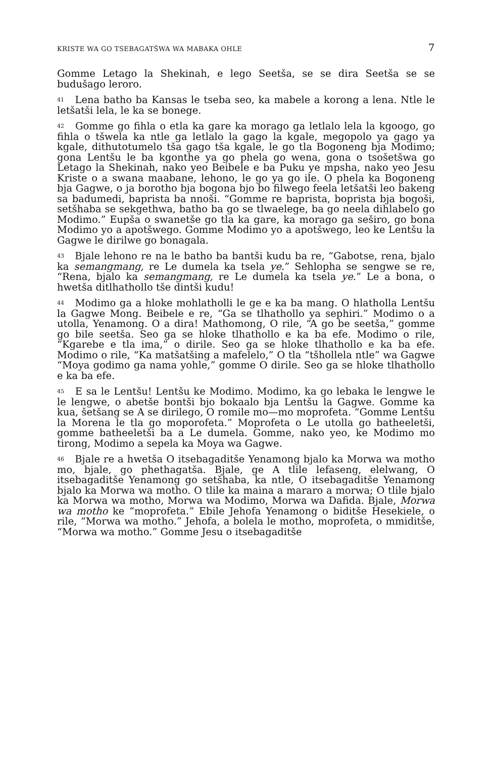KRISTE WA GO TSEBAGATŠWA WA MABAKA OHLE 7
Gomme Letago la Shekinah, e lego Seetša, se se dira Seetša se se budušago leroro.
<sup>41</sup> Lena batho ba Kansas le tseba seo, ka mabele a korong a lena. Ntle le letšatši lela, le ka se bonege.
<sup>42</sup> Gomme go fihla o etla ka gare ka morago ga letlalo lela la kgoogo, go fihla o tšwela ka ntle ga letlalo la gago la kgale, megopolo ya gago ya kgale, dithutotumelo tša gago tša kgale, le go tla Bogoneng bja Modimo; gona Lentšu le ba kgonthe ya go phela go wena, gona o tsošetšwa go Letago la Shekinah, nako yeo Beibele e ba Puku ye mpsha, nako yeo Jesu Kriste o a swana maabane, lehono, le go ya go ile. O phela ka Bogoneng bja Gagwe, o ja borotho bja bogona bjo bo filwego feela letšatši leo bakeng sa badumedi, baprista ba nnoši. “Gomme re baprista, boprista bja bogoši, setšhaba se sekgethwa, batho ba go se tlwaelege, ba go neela dihlabelo go Modimo.” Eupša o swanetše go tla ka gare, ka morago ga seširo, go bona Modimo yo a apotšwego. Gomme Modimo yo a apotšwego, leo ke Lentšu la Gagwe le dirilwe go bonagala.
<sup>43</sup> Bjale lehono re na le batho ba bantši kudu ba re, “Gabotse, rena, bjalo ka semangmang, re Le dumela ka tsela ye.” Sehlopha se sengwe se re, “Rena, bjalo ka semangmang, re Le dumela ka tsela ye.” Le a bona, o hwetša ditlhathollo tše dintši kudu!
<sup>44</sup> Modimo ga a hloke mohlatholli le ge e ka ba mang. O hlatholla Lentšu la Gagwe Mong. Beibele e re, “Ga se tlhathollo ya sephiri.” Modimo o a utolla, Yenamong. O a dira! Mathomong, O rile, “A go be seetša,” gomme go bile seetša. Seo ga se hloke tlhathollo e ka ba efe. Modimo o rile, “Kgarebe e tla ima,” o dirile. Seo ga se hloke tlhathollo e ka ba efe. Modimo o rile, “Ka matšatšing a mafelelo,” O tla “tšhollela ntle” wa Gagwe “Moya godimo ga nama yohle,” gomme O dirile. Seo ga se hloke tlhathollo e ka ba efe.
<sup>45</sup> E sa le Lentšu! Lentšu ke Modimo. Modimo, ka go lebaka le lengwe le le lengwe, o abetše bontši bjo bokaalo bja Lentšu la Gagwe. Gomme ka kua, šetšang se A se dirilego, O romile mo—mo moprofeta. “Gomme Lentšu la Morena le tla go moporofeta.” Moprofeta o Le utolla go batheeletši, gomme batheeletši ba a Le dumela. Gomme, nako yeo, ke Modimo mo tirong, Modimo a sepela ka Moya wa Gagwe.
<sup>46</sup> Bjale re a hwetša O itsebagaditše Yenamong bjalo ka Morwa wa motho mo, bjale, go phethagatša. Bjale, ge A tlile lefaseng, elelwang, O itsebagaditše Yenamong go setšhaba, ka ntle, O itsebagaditše Yenamong bjalo ka Morwa wa motho. O tlile ka maina a mararo a morwa; O tlile bjalo ka Morwa wa motho, Morwa wa Modimo, Morwa wa Dafida. Bjale, Morwa wa motho ke “moprofeta.” Ebile Jehofa Yenamong o biditše Hesekiele, o rile, “Morwa wa motho.” Jehofa, a bolela le motho, moprofeta, o mmiditše, “Morwa wa motho.” Gomme Jesu o itsebagaditše